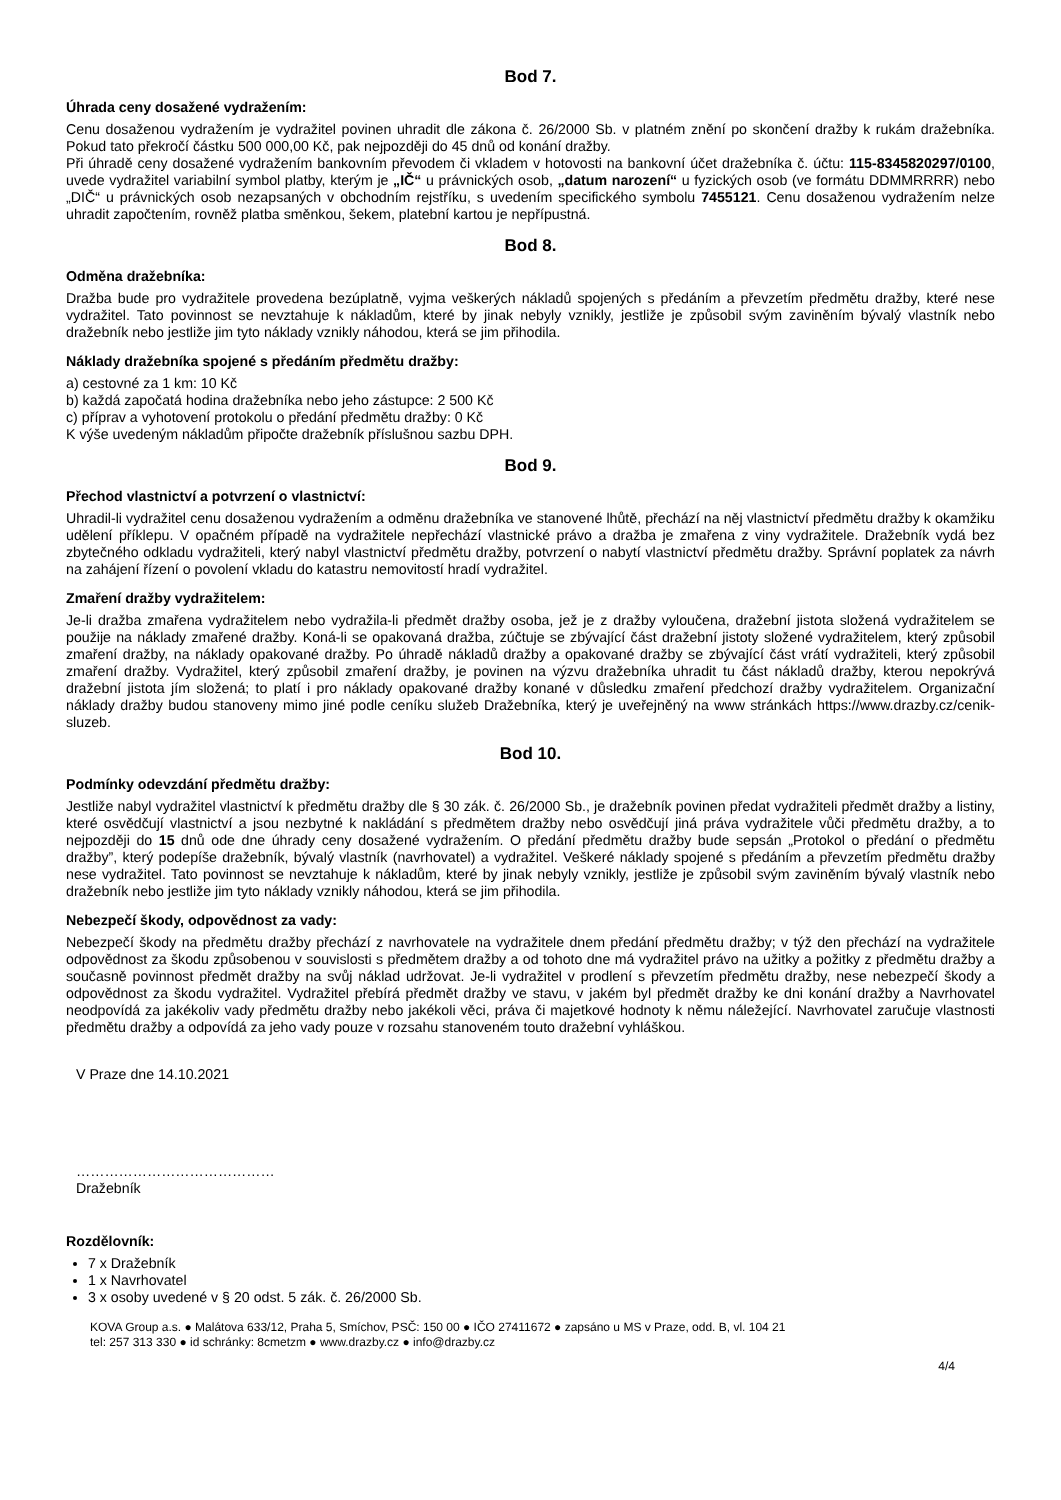Bod 7.
Úhrada ceny dosažené vydražením:
Cenu dosaženou vydražením je vydražitel povinen uhradit dle zákona č. 26/2000 Sb. v platném znění po skončení dražby k rukám dražebníka. Pokud tato překročí částku 500 000,00 Kč, pak nejpozději do 45 dnů od konání dražby.
Při úhradě ceny dosažené vydražením bankovním převodem či vkladem v hotovosti na bankovní účet dražebníka č. účtu: 115-8345820297/0100, uvede vydražitel variabilní symbol platby, kterým je „IČ“ u právnických osob, „datum narození“ u fyzických osob (ve formátu DDMMRRRR) nebo „DIČ“ u právnických osob nezapsaných v obchodním rejstříku, s uvedením specifického symbolu 7455121. Cenu dosaženou vydražením nelze uhradit započtením, rovněž platba směnkou, šekem, platební kartou je nepřípustná.
Bod 8.
Odměna dražebníka:
Dražba bude pro vydražitele provedena bezúplatně, vyjma veškerých nákladů spojených s předáním a převzetím předmětu dražby, které nese vydražitel. Tato povinnost se nevztahuje k nákladům, které by jinak nebyly vznikly, jestliže je způsobil svým zaviněním bývalý vlastník nebo dražebník nebo jestliže jim tyto náklady vznikly náhodou, která se jim přihodila.
Náklady dražebníka spojené s předáním předmětu dražby:
a) cestovné za 1 km: 10 Kč
b) každá započatá hodina dražebníka nebo jeho zástupce: 2 500 Kč
c) příprav a vyhotovení protokolu o předání předmětu dražby: 0 Kč
K výše uvedeným nákladům připočte dražebník příslušnou sazbu DPH.
Bod 9.
Přechod vlastnictví a potvrzení o vlastnictví:
Uhradil-li vydražitel cenu dosaženou vydražením a odměnu dražebníka ve stanovené lhůtě, přechází na něj vlastnictví předmětu dražby k okamžiku udělení příklepu. V opačném případě na vydražitele nepřechází vlastnické právo a dražba je zmařena z viny vydražitele. Dražebník vydá bez zbytečného odkladu vydražiteli, který nabyl vlastnictví předmětu dražby, potvrzení o nabytí vlastnictví předmětu dražby. Správní poplatek za návrh na zahájení řízení o povolení vkladu do katastru nemovitostí hradí vydražitel.
Zmaření dražby vydražitelem:
Je-li dražba zmařena vydražitelem nebo vydražila-li předmět dražby osoba, jež je z dražby vyloučena, dražební jistota složená vydražitelem se použije na náklady zmařené dražby. Koná-li se opakovaná dražba, zúčtuje se zbývající část dražební jistoty složené vydražitelem, který způsobil zmaření dražby, na náklady opakované dražby. Po úhradě nákladů dražby a opakované dražby se zbývající část vrátí vydražiteli, který způsobil zmaření dražby. Vydražitel, který způsobil zmaření dražby, je povinen na výzvu dražebníka uhradit tu část nákladů dražby, kterou nepokrývá dražební jistota jím složená; to platí i pro náklady opakované dražby konané v důsledku zmaření předchozí dražby vydražitelem. Organizační náklady dražby budou stanoveny mimo jiné podle ceníku služeb Dražebníka, který je uveřejněný na www stránkách https://www.drazby.cz/cenik-sluzeb.
Bod 10.
Podmínky odevzdání předmětu dražby:
Jestliže nabyl vydražitel vlastnictví k předmětu dražby dle § 30 zák. č. 26/2000 Sb., je dražebník povinen předat vydražiteli předmět dražby a listiny, které osvědčují vlastnictví a jsou nezbytné k nakládání s předmětem dražby nebo osvědčují jiná práva vydražitele vůči předmětu dražby, a to nejpozději do 15 dnů ode dne úhrady ceny dosažené vydražením. O předání předmětu dražby bude sepsán „Protokol o předání o předmětu dražby”, který podepíše dražebník, bývalý vlastník (navrhovatel) a vydražitel. Veškeré náklady spojené s předáním a převzetím předmětu dražby nese vydražitel. Tato povinnost se nevztahuje k nákladům, které by jinak nebyly vznikly, jestliže je způsobil svým zaviněním bývalý vlastník nebo dražebník nebo jestliže jim tyto náklady vznikly náhodou, která se jim přihodila.
Nebezpečí škody, odpovědnost za vady:
Nebezpečí škody na předmětu dražby přechází z navrhovatele na vydražitele dnem předání předmětu dražby; v týž den přechází na vydražitele odpovědnost za škodu způsobenou v souvislosti s předmětem dražby a od tohoto dne má vydražitel právo na užitky a požitky z předmětu dražby a současně povinnost předmět dražby na svůj náklad udržovat. Je-li vydražitel v prodlení s převzetím předmětu dražby, nese nebezpečí škody a odpovědnost za škodu vydražitel. Vydražitel přebírá předmět dražby ve stavu, v jakém byl předmět dražby ke dni konání dražby a Navrhovatel neodpovídá za jakékoliv vady předmětu dražby nebo jakékoli věci, práva či majetkové hodnoty k němu náležející. Navrhovatel zaručuje vlastnosti předmětu dražby a odpovídá za jeho vady pouze v rozsahu stanoveném touto dražební vyhláškou.
V Praze dne 14.10.2021
……………………………………
Dražebník
Rozdělovník:
7 x Dražebník
1 x Navrhovatel
3 x osoby uvedené v § 20 odst. 5 zák. č. 26/2000 Sb.
KOVA Group a.s. ● Malátova 633/12, Praha 5, Smíchov, PSČ: 150 00 ● IČO 27411672 ● zapsáno u MS v Praze, odd. B, vl. 104 21
tel: 257 313 330 ● id schránky: 8cmetzm ● www.drazby.cz ● info@drazby.cz
4/4